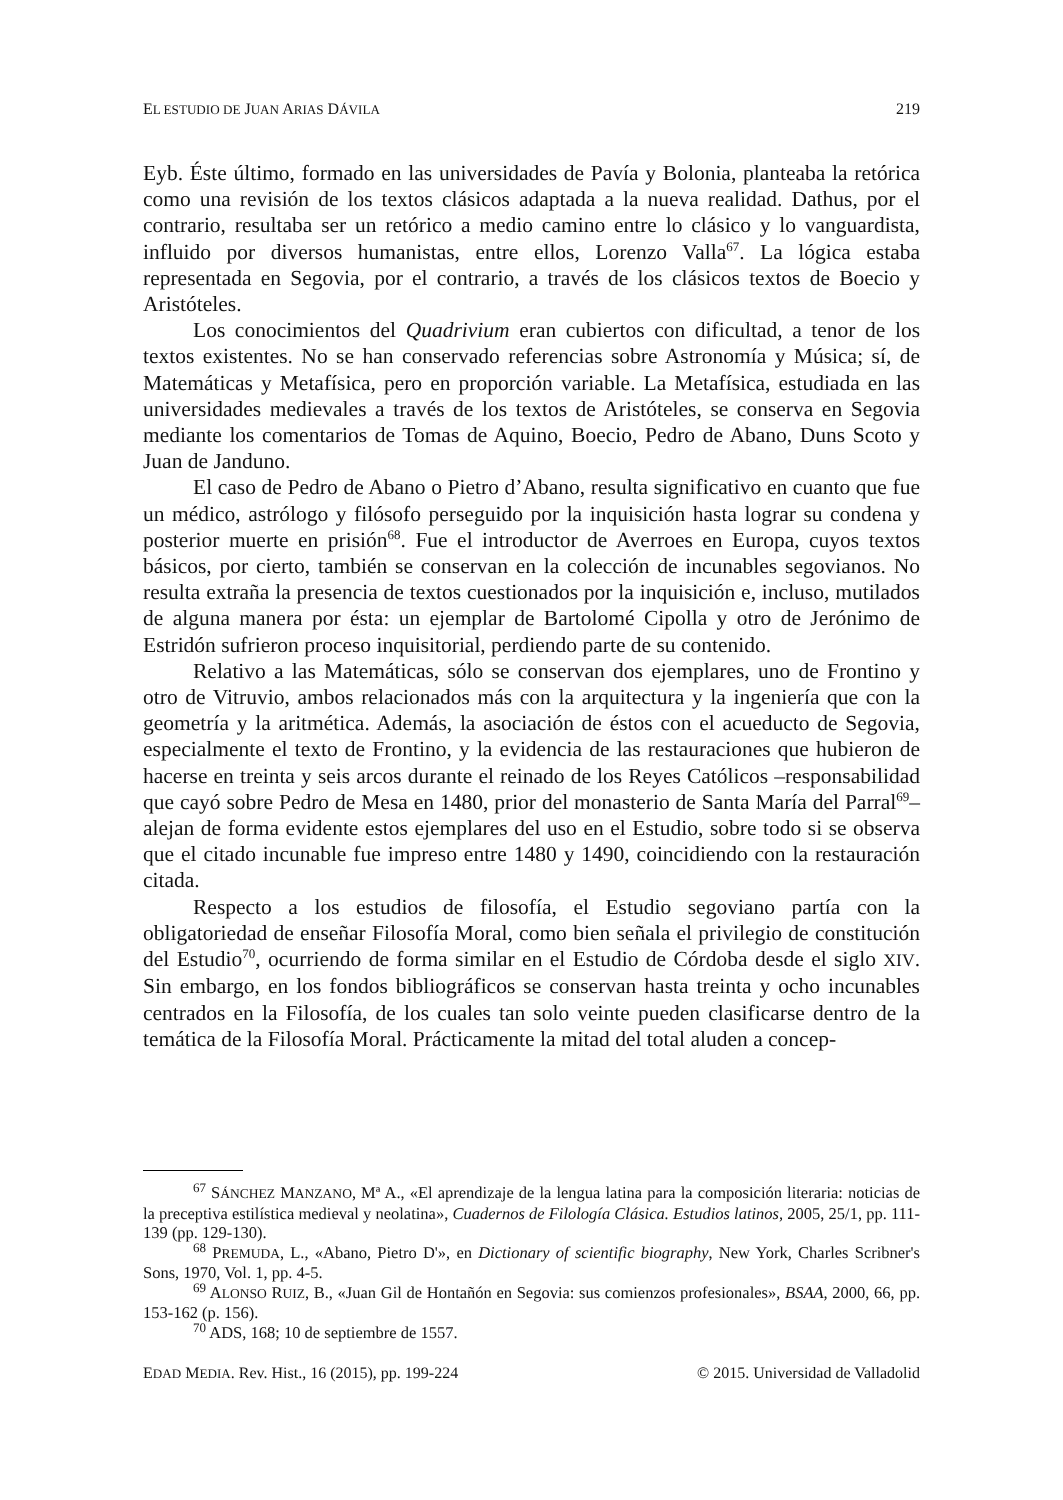EL ESTUDIO DE JUAN ARIAS DÁVILA 219
Eyb. Éste último, formado en las universidades de Pavía y Bolonia, planteaba la retórica como una revisión de los textos clásicos adaptada a la nueva realidad. Dathus, por el contrario, resultaba ser un retórico a medio camino entre lo clásico y lo vanguardista, influido por diversos humanistas, entre ellos, Lorenzo Valla<sup>67</sup>. La lógica estaba representada en Segovia, por el contrario, a través de los clásicos textos de Boecio y Aristóteles.
Los conocimientos del Quadrivium eran cubiertos con dificultad, a tenor de los textos existentes. No se han conservado referencias sobre Astronomía y Música; sí, de Matemáticas y Metafísica, pero en proporción variable. La Metafísica, estudiada en las universidades medievales a través de los textos de Aristóteles, se conserva en Segovia mediante los comentarios de Tomas de Aquino, Boecio, Pedro de Abano, Duns Scoto y Juan de Janduno.
El caso de Pedro de Abano o Pietro d’Abano, resulta significativo en cuanto que fue un médico, astrólogo y filósofo perseguido por la inquisición hasta lograr su condena y posterior muerte en prisión<sup>68</sup>. Fue el introductor de Averroes en Europa, cuyos textos básicos, por cierto, también se conservan en la colección de incunables segovianos. No resulta extraña la presencia de textos cuestionados por la inquisición e, incluso, mutilados de alguna manera por ésta: un ejemplar de Bartolomé Cipolla y otro de Jerónimo de Estridón sufrieron proceso inquisitorial, perdiendo parte de su contenido.
Relativo a las Matemáticas, sólo se conservan dos ejemplares, uno de Frontino y otro de Vitruvio, ambos relacionados más con la arquitectura y la ingeniería que con la geometría y la aritmética. Además, la asociación de éstos con el acueducto de Segovia, especialmente el texto de Frontino, y la evidencia de las restauraciones que hubieron de hacerse en treinta y seis arcos durante el reinado de los Reyes Católicos –responsabilidad que cayó sobre Pedro de Mesa en 1480, prior del monasterio de Santa María del Parral<sup>69</sup>– alejan de forma evidente estos ejemplares del uso en el Estudio, sobre todo si se observa que el citado incunable fue impreso entre 1480 y 1490, coincidiendo con la restauración citada.
Respecto a los estudios de filosofía, el Estudio segoviano partía con la obligatoriedad de enseñar Filosofía Moral, como bien señala el privilegio de constitución del Estudio<sup>70</sup>, ocurriendo de forma similar en el Estudio de Córdoba desde el siglo XIV. Sin embargo, en los fondos bibliográficos se conservan hasta treinta y ocho incunables centrados en la Filosofía, de los cuales tan solo veinte pueden clasificarse dentro de la temática de la Filosofía Moral. Prácticamente la mitad del total aluden a concep-
<sup>67</sup> SÁNCHEZ MANZANO, Mª A., «El aprendizaje de la lengua latina para la composición literaria: noticias de la preceptiva estilística medieval y neolatina», Cuadernos de Filología Clásica. Estudios latinos, 2005, 25/1, pp. 111-139 (pp. 129-130).
<sup>68</sup> PREMUDA, L., «Abano, Pietro D'», en Dictionary of scientific biography, New York, Charles Scribner's Sons, 1970, Vol. 1, pp. 4-5.
<sup>69</sup> ALONSO RUIZ, B., «Juan Gil de Hontañón en Segovia: sus comienzos profesionales», BSAA, 2000, 66, pp. 153-162 (p. 156).
<sup>70</sup> ADS, 168; 10 de septiembre de 1557.
EDAD MEDIA. Rev. Hist., 16 (2015), pp. 199-224 © 2015. Universidad de Valladolid